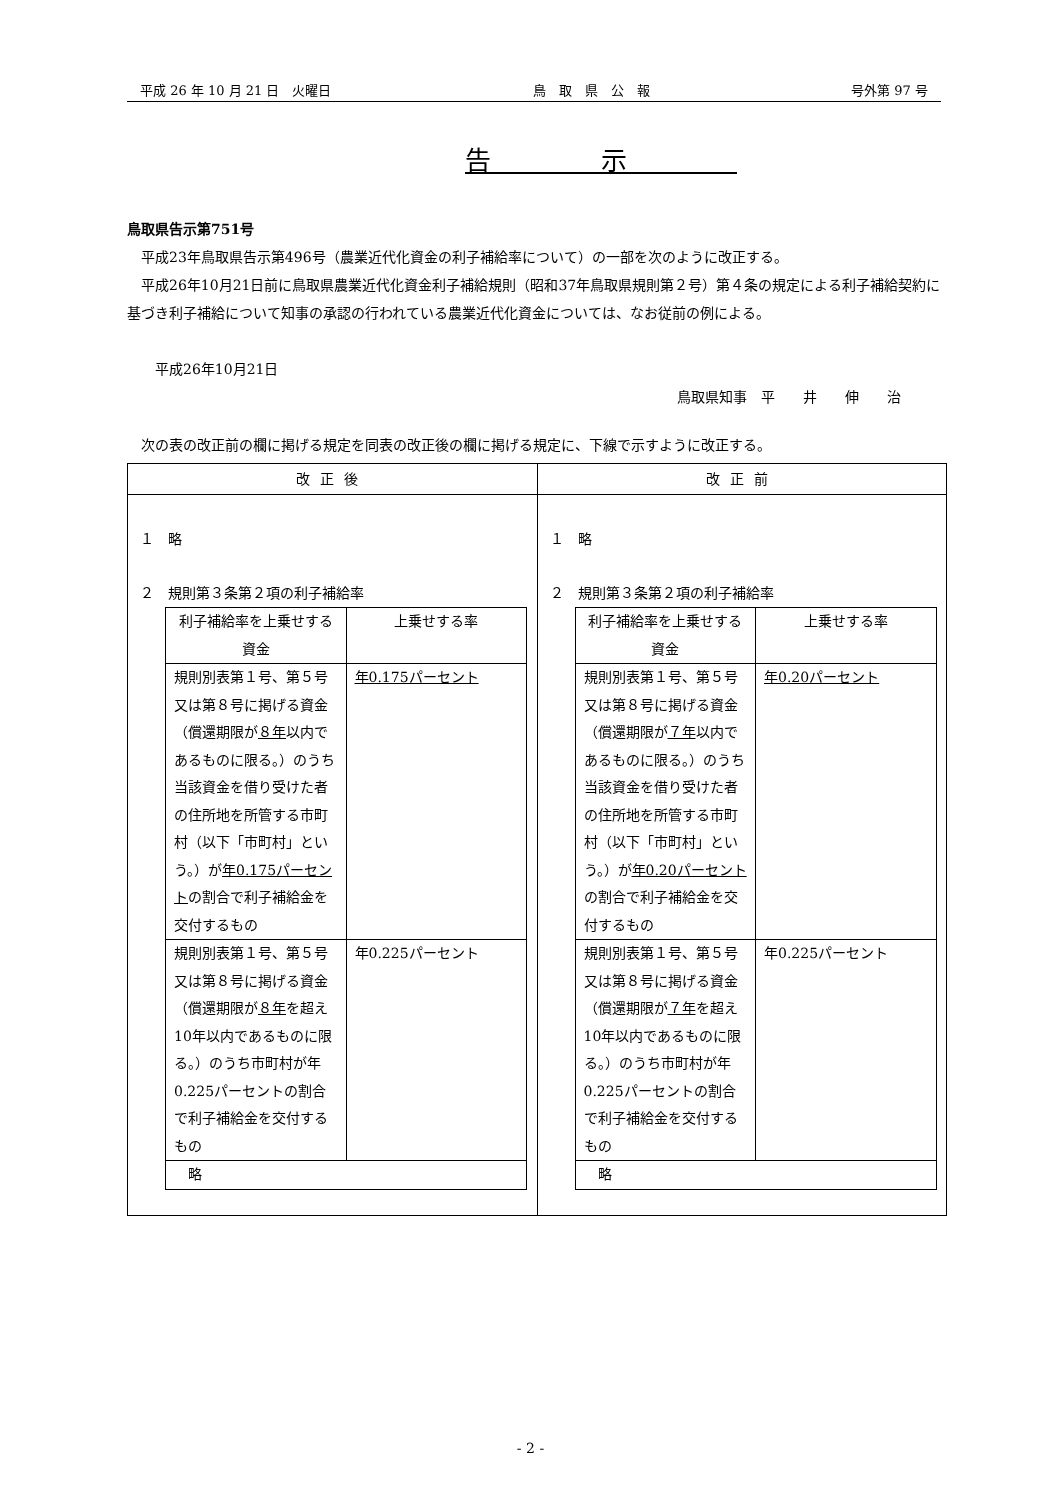平成 26 年 10 月 21 日　火曜日 鳥　取　県　公　報 号外第 97 号　
告示
鳥取県告示第751号
　平成23年鳥取県告示第496号（農業近代化資金の利子補給率について）の一部を次のように改正する。
　平成26年10月21日前に鳥取県農業近代化資金利子補給規則（昭和37年鳥取県規則第２号）第４条の規定による利子補給契約に基づき利子補給について知事の承認の行われている農業近代化資金については、なお従前の例による。
　　平成26年10月21日
鳥取県知事　平　　井　　伸　　治
　次の表の改正前の欄に掲げる規定を同表の改正後の欄に掲げる規定に、下線で示すように改正する。
| 改正後 | 改正前 |
| --- | --- |
| １ 略 ２ 規則第３条第２項の利子補給率 / 利子補給率を上乗せする資金 / 上乗せする率 / / --- / --- / / 規則別表第１号、第５号又は第８号に掲げる資金（償還期限が ８年 以内であるものに限る。）のうち当該資金を借り受けた者の住所地を所管する市町村（以下「市町村」という。）が 年0.175パーセント の割合で利子補給金を交付するもの / 年0.175パーセント / / 規則別表第１号、第５号又は第８号に掲げる資金（償還期限が ８年 を超え10年以内であるものに限る。）のうち市町村が年0.225パーセントの割合で利子補給金を交付するもの / 年0.225パーセント / / 略 / / | １ 略 ２ 規則第３条第２項の利子補給率 / 利子補給率を上乗せする資金 / 上乗せする率 / / --- / --- / / 規則別表第１号、第５号又は第８号に掲げる資金（償還期限が ７年 以内であるものに限る。）のうち当該資金を借り受けた者の住所地を所管する市町村（以下「市町村」という。）が 年0.20パーセント の割合で利子補給金を交付するもの / 年0.20パーセント / / 規則別表第１号、第５号又は第８号に掲げる資金（償還期限が ７年 を超え10年以内であるものに限る。）のうち市町村が年0.225パーセントの割合で利子補給金を交付するもの / 年0.225パーセント / / 略 / / |
- 2 -